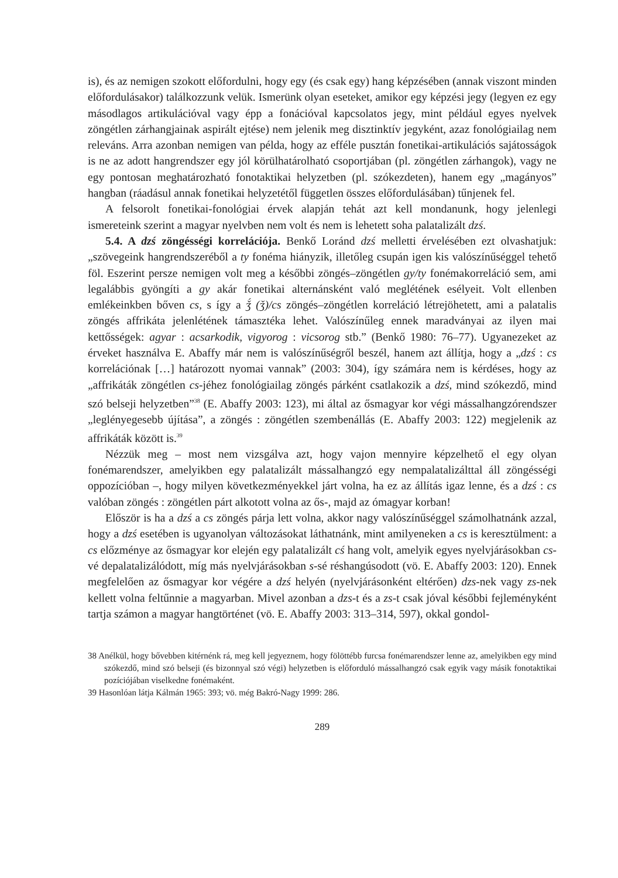is), és az nemigen szokott előfordulni, hogy egy (és csak egy) hang képzésében (annak viszont minden előfordulásakor) találkozzunk velük. Ismerünk olyan eseteket, amikor egy képzési jegy (legyen ez egy másodlagos artikulációval vagy épp a fonációval kapcsolatos jegy, mint például egyes nyelvek zöngétlen zárhangjainak aspirált ejtése) nem jelenik meg disztinktív jegyként, azaz fonológiailag nem releváns. Arra azonban nemigen van példa, hogy az efféle pusztán fonetikai-artikulációs sajátosságok is ne az adott hangrendszer egy jól körülhatárolható csoportjában (pl. zöngétlen zárhangok), vagy ne egy pontosan meghatározható fonotaktikai helyzetben (pl. szókezdeten), hanem egy „magányos” hangban (ráadásul annak fonetikai helyzetétől független összes előfordulásában) tűnjenek fel.
A felsorolt fonetikai-fonológiai érvek alapján tehát azt kell mondanunk, hogy jelenlegi ismereteink szerint a magyar nyelvben nem volt és nem is lehetett soha palatalizált dzś.
5.4. A dzś zöngésségi korrelációja. Benkő Loránd dzś melletti érvelésében ezt olvashatjuk: „szövegeink hangrendszeréből a ty fonéma hiányzik, illetőleg csupán igen kis valószínűséggel tehető föl. Eszerint persze nemigen volt meg a későbbi zöngés–zöngétlen gy/ty fonémakorreláció sem, ami legalábbis gyöngíti a gy akár fonetikai alternánsként való meglétének esélyeit. Volt ellenben emlékeinkben bőven cs, s így a ǯ́ (ǯ)/cs zöngés–zöngétlen korreláció létrejöhetett, ami a palatalis zöngés affrikáta jelenlétének támasztéka lehet. Valószínűleg ennek maradványai az ilyen mai kettősségek: agyar : acsarkodik, vigyorog : vicsorog stb.” (Benkő 1980: 76–77). Ugyanezeket az érveket használva E. Abaffy már nem is valószínűségről beszél, hanem azt állítja, hogy a „dzś : cs korrelációnak […] határozott nyomai vannak” (2003: 304), így számára nem is kérdéses, hogy az „affrikáták zöngétlen cs-jéhez fonológiailag zöngés párként csatlakozik a dzś, mind szókezdő, mind szó belseji helyzetben”<sup>38</sup> (E. Abaffy 2003: 123), mi által az ősmagyar kor végi mássalhangzórendszer „leglényegesebb újítása”, a zöngés : zöngétlen szembenállás (E. Abaffy 2003: 122) megjelenik az affrikáták között is.<sup>39</sup>
Nézzük meg – most nem vizsgálva azt, hogy vajon mennyire képzelhető el egy olyan fonémarendszer, amelyikben egy palatalizált mássalhangzó egy nempalatalizálttal áll zöngésségi oppozícióban –, hogy milyen következményekkel járt volna, ha ez az állítás igaz lenne, és a dzś : cs valóban zöngés : zöngétlen párt alkotott volna az ős-, majd az ómagyar korban!
Először is ha a dzś a cs zöngés párja lett volna, akkor nagy valószínűséggel számolhatnánk azzal, hogy a dzś esetében is ugyanolyan változásokat láthatnánk, mint amilyeneken a cs is keresztülment: a cs előzménye az ősmagyar kor elején egy palatalizált cś hang volt, amelyik egyes nyelvjárásokban cs-vé depalatalizálódott, míg más nyelvjárásokban s-sé réshangúsodott (vö. E. Abaffy 2003: 120). Ennek megfelelően az ősmagyar kor végére a dzś helyén (nyelvjárásonként eltérően) dzs-nek vagy zs-nek kellett volna feltűnnie a magyarban. Mivel azonban a dzs-t és a zs-t csak jóval későbbi fejleményként tartja számon a magyar hangtörténet (vö. E. Abaffy 2003: 313–314, 597), okkal gondol-
38 Anélkül, hogy bővebben kitérnénk rá, meg kell jegyeznem, hogy fölöttébb furcsa fonémarendszer lenne az, amelyikben egy mind szókezdő, mind szó belseji (és bizonnyal szó végi) helyzetben is előforduló mássalhangzó csak egyik vagy másik fonotaktikai pozíciójában viselkedne fonémaként.
39 Hasonlóan látja Kálmán 1965: 393; vö. még Bakró-Nagy 1999: 286.
289